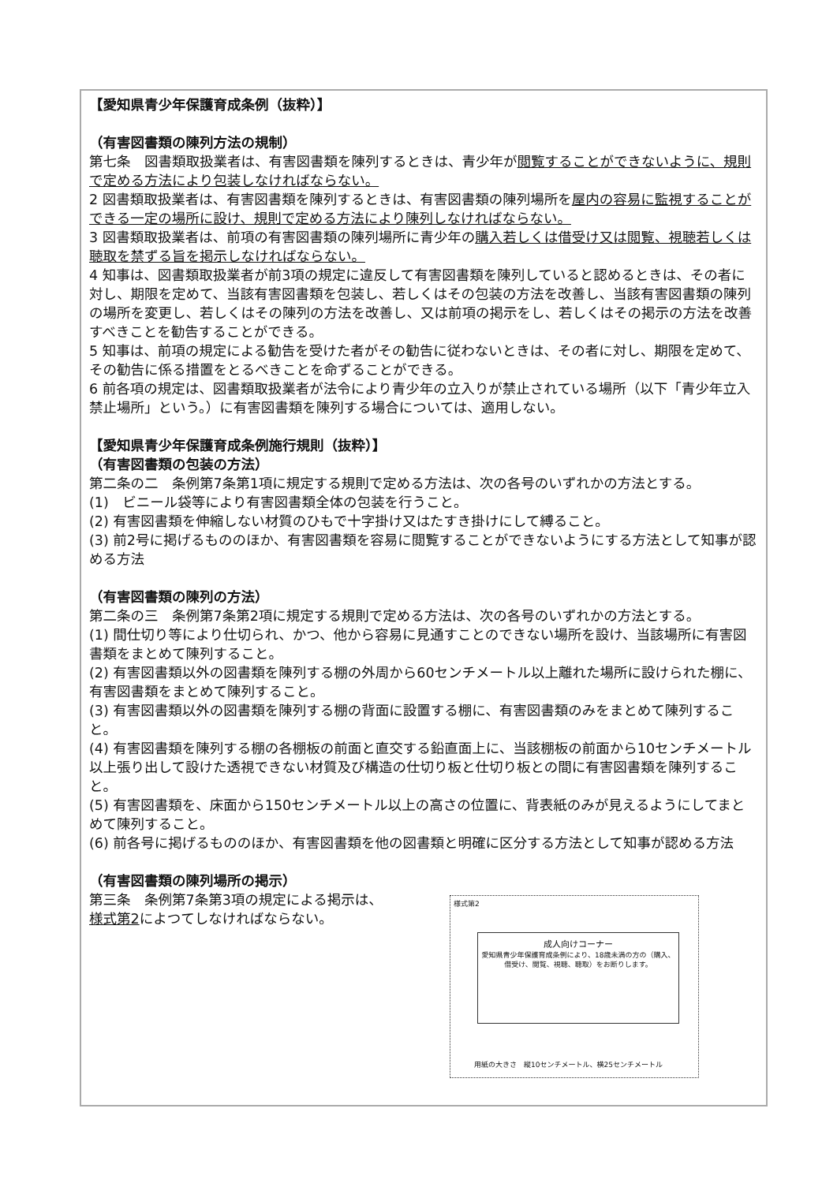【愛知県青少年保護育成条例（抜粋）】
（有害図書類の陳列方法の規制）
第七条　図書類取扱業者は、有害図書類を陳列するときは、青少年が閲覧することができないように、規則で定める方法により包装しなければならない。
2 図書類取扱業者は、有害図書類を陳列するときは、有害図書類の陳列場所を屋内の容易に監視することができる一定の場所に設け、規則で定める方法により陳列しなければならない。
3 図書類取扱業者は、前項の有害図書類の陳列場所に青少年の購入若しくは借受け又は閲覧、視聴若しくは聴取を禁ずる旨を掲示しなければならない。
4 知事は、図書類取扱業者が前3項の規定に違反して有害図書類を陳列していると認めるときは、その者に対し、期限を定めて、当該有害図書類を包装し、若しくはその包装の方法を改善し、当該有害図書類の陳列の場所を変更し、若しくはその陳列の方法を改善し、又は前項の掲示をし、若しくはその掲示の方法を改善すべきことを勧告することができる。
5 知事は、前項の規定による勧告を受けた者がその勧告に従わないときは、その者に対し、期限を定めて、その勧告に係る措置をとるべきことを命ずることができる。
6 前各項の規定は、図書類取扱業者が法令により青少年の立入りが禁止されている場所（以下「青少年立入禁止場所」という。）に有害図書類を陳列する場合については、適用しない。
【愛知県青少年保護育成条例施行規則（抜粋）】
（有害図書類の包装の方法）
第二条の二　条例第7条第1項に規定する規則で定める方法は、次の各号のいずれかの方法とする。
(1)　ビニール袋等により有害図書類全体の包装を行うこと。
(2) 有害図書類を伸縮しない材質のひもで十字掛け又はたすき掛けにして縛ること。
(3) 前2号に掲げるもののほか、有害図書類を容易に閲覧することができないようにする方法として知事が認める方法
（有害図書類の陳列の方法）
第二条の三　条例第7条第2項に規定する規則で定める方法は、次の各号のいずれかの方法とする。
(1) 間仕切り等により仕切られ、かつ、他から容易に見通すことのできない場所を設け、当該場所に有害図書類をまとめて陳列すること。
(2) 有害図書類以外の図書類を陳列する棚の外周から60センチメートル以上離れた場所に設けられた棚に、有害図書類をまとめて陳列すること。
(3) 有害図書類以外の図書類を陳列する棚の背面に設置する棚に、有害図書類のみをまとめて陳列すること。
(4) 有害図書類を陳列する棚の各棚板の前面と直交する鉛直面上に、当該棚板の前面から10センチメートル以上張り出して設けた透視できない材質及び構造の仕切り板と仕切り板との間に有害図書類を陳列すること。
(5) 有害図書類を、床面から150センチメートル以上の高さの位置に、背表紙のみが見えるようにしてまとめて陳列すること。
(6) 前各号に掲げるもののほか、有害図書類を他の図書類と明確に区分する方法として知事が認める方法
（有害図書類の陳列場所の掲示）
第三条　条例第7条第3項の規定による掲示は、
様式第2によつてしなければならない。
様式第2
成人向けコーナー
愛知県青少年保護育成条例により、18歳未満の方の（購入、借受け、閲覧、視聴、聴取）をお断りします。
用紙の大きさ　縦10センチメートル、横25センチメートル